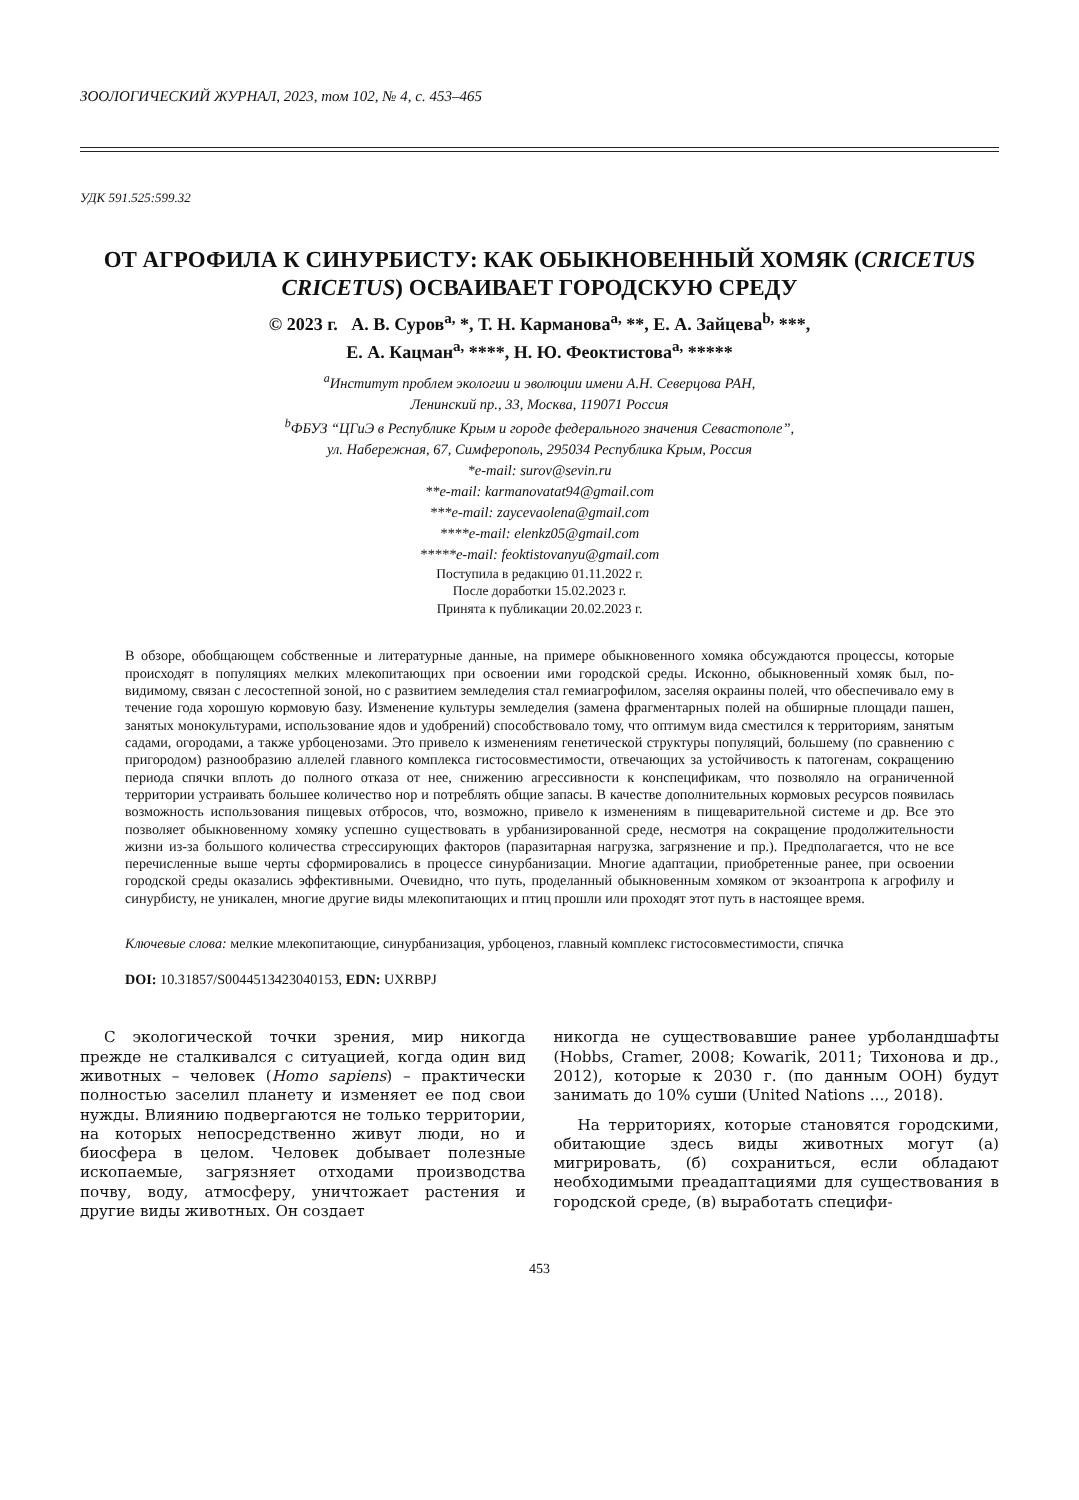ЗООЛОГИЧЕСКИЙ ЖУРНАЛ, 2023, том 102, № 4, с. 453–465
УДК 591.525:599.32
ОТ АГРОФИЛА К СИНУРБИСТУ: КАК ОБЫКНОВЕННЫЙ ХОМЯК (CRICETUS CRICETUS) ОСВАИВАЕТ ГОРОДСКУЮ СРЕДУ
© 2023 г. А. В. Суров<sup>a,</sup> *, Т. Н. Карманова<sup>a,</sup> **, Е. А. Зайцева<sup>b,</sup> ***,
Е. А. Кацман<sup>a,</sup> ****, Н. Ю. Феоктистова<sup>a,</sup> *****
<sup>a</sup> Институт проблем экологии и эволюции имени А.Н. Северцова РАН,
Ленинский пр., 33, Москва, 119071 Россия
<sup>b</sup> ФБУЗ “ЦГиЭ в Республике Крым и городе федерального значения Севастополе”,
ул. Набережная, 67, Симферополь, 295034 Республика Крым, Россия
*e-mail: surov@sevin.ru
**e-mail: karmanovatat94@gmail.com
***e-mail: zaycevaolena@gmail.com
****e-mail: elenkz05@gmail.com
*****e-mail: feoktistovanyu@gmail.com
Поступила в редакцию 01.11.2022 г.
После доработки 15.02.2023 г.
Принята к публикации 20.02.2023 г.
В обзоре, обобщающем собственные и литературные данные, на примере обыкновенного хомяка обсуждаются процессы, которые происходят в популяциях мелких млекопитающих при освоении ими городской среды. Исконно, обыкновенный хомяк был, по-видимому, связан с лесостепной зоной, но с развитием земледелия стал гемиагрофилом, заселяя окраины полей, что обеспечивало ему в течение года хорошую кормовую базу. Изменение культуры земледелия (замена фрагментарных полей на обширные площади пашен, занятых монокультурами, использование ядов и удобрений) способствовало тому, что оптимум вида сместился к территориям, занятым садами, огородами, а также урбоценозами. Это привело к изменениям генетической структуры популяций, большему (по сравнению с пригородом) разнообразию аллелей главного комплекса гистосовместимости, отвечающих за устойчивость к патогенам, сокращению периода спячки вплоть до полного отказа от нее, снижению агрессивности к конспецификам, что позволяло на ограниченной территории устраивать большее количество нор и потреблять общие запасы. В качестве дополнительных кормовых ресурсов появилась возможность использования пищевых отбросов, что, возможно, привело к изменениям в пищеварительной системе и др. Все это позволяет обыкновенному хомяку успешно существовать в урбанизированной среде, несмотря на сокращение продолжительности жизни из-за большого количества стрессирующих факторов (паразитарная нагрузка, загрязнение и пр.). Предполагается, что не все перечисленные выше черты сформировались в процессе синурбанизации. Многие адаптации, приобретенные ранее, при освоении городской среды оказались эффективными. Очевидно, что путь, проделанный обыкновенным хомяком от экзоантропа к агрофилу и синурбисту, не уникален, многие другие виды млекопитающих и птиц прошли или проходят этот путь в настоящее время.
Ключевые слова: мелкие млекопитающие, синурбанизация, урбоценоз, главный комплекс гистосовместимости, спячка
DOI: 10.31857/S0044513423040153, EDN: UXRBPJ
С экологической точки зрения, мир никогда прежде не сталкивался с ситуацией, когда один вид животных – человек (Homo sapiens) – практически полностью заселил планету и изменяет ее под свои нужды. Влиянию подвергаются не только территории, на которых непосредственно живут люди, но и биосфера в целом. Человек добывает полезные ископаемые, загрязняет отходами производства почву, воду, атмосферу, уничтожает растения и другие виды животных. Он создает
никогда не существовавшие ранее урболандшафты (Hobbs, Cramer, 2008; Kowarik, 2011; Тихонова и др., 2012), которые к 2030 г. (по данным ООН) будут занимать до 10% суши (United Nations ..., 2018).
На территориях, которые становятся городскими, обитающие здесь виды животных могут (а) мигрировать, (б) сохраниться, если обладают необходимыми преадаптациями для существования в городской среде, (в) выработать специфи-
453